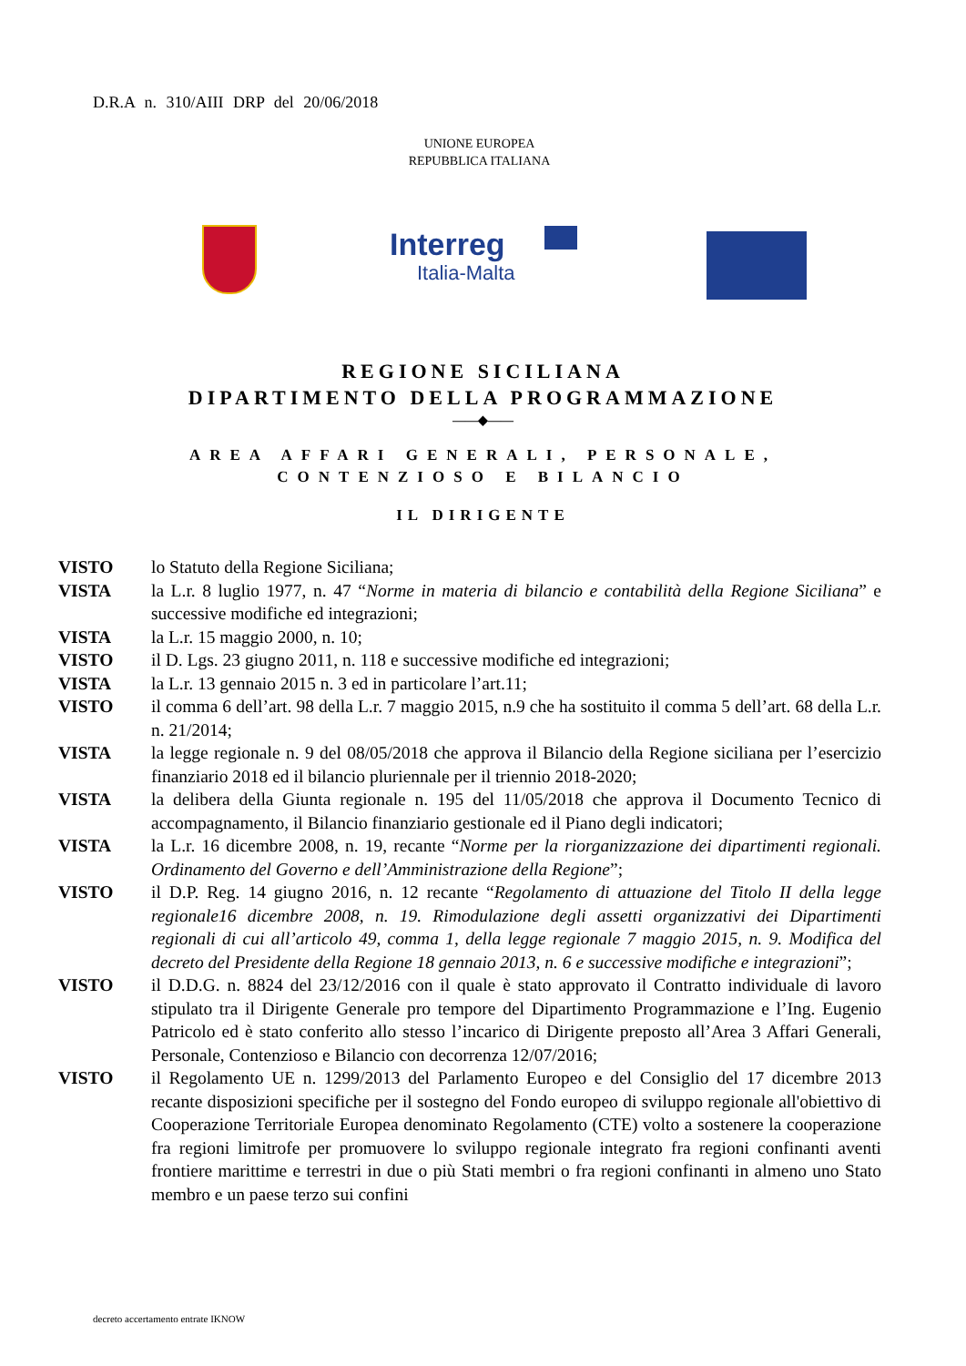D.R.A n. 310/AIII DRP del 20/06/2018
UNIONE EUROPEA
REPUBBLICA ITALIANA
Interreg
Italia-Malta
REGIONE SICILIANA
DIPARTIMENTO DELLA PROGRAMMAZIONE
——◆——
AREA AFFARI GENERALI, PERSONALE,
CONTENZIOSO E BILANCIO
IL DIRIGENTE
VISTO lo Statuto della Regione Siciliana;
VISTA la L.r. 8 luglio 1977, n. 47 “Norme in materia di bilancio e contabilità della Regione Siciliana” e successive modifiche ed integrazioni;
VISTA la L.r. 15 maggio 2000, n. 10;
VISTO il D. Lgs. 23 giugno 2011, n. 118 e successive modifiche ed integrazioni;
VISTA la L.r. 13 gennaio 2015 n. 3 ed in particolare l’art.11;
VISTO il comma 6 dell’art. 98 della L.r. 7 maggio 2015, n.9 che ha sostituito il comma 5 dell’art. 68 della L.r. n. 21/2014;
VISTA la legge regionale n. 9 del 08/05/2018 che approva il Bilancio della Regione siciliana per l’esercizio finanziario 2018 ed il bilancio pluriennale per il triennio 2018-2020;
VISTA la delibera della Giunta regionale n. 195 del 11/05/2018 che approva il Documento Tecnico di accompagnamento, il Bilancio finanziario gestionale ed il Piano degli indicatori;
VISTA la L.r. 16 dicembre 2008, n. 19, recante “Norme per la riorganizzazione dei dipartimenti regionali. Ordinamento del Governo e dell’Amministrazione della Regione”;
VISTO il D.P. Reg. 14 giugno 2016, n. 12 recante “Regolamento di attuazione del Titolo II della legge regionale16 dicembre 2008, n. 19. Rimodulazione degli assetti organizzativi dei Dipartimenti regionali di cui all’articolo 49, comma 1, della legge regionale 7 maggio 2015, n. 9. Modifica del decreto del Presidente della Regione 18 gennaio 2013, n. 6 e successive modifiche e integrazioni”;
VISTO il D.D.G. n. 8824 del 23/12/2016 con il quale è stato approvato il Contratto individuale di lavoro stipulato tra il Dirigente Generale pro tempore del Dipartimento Programmazione e l’Ing. Eugenio Patricolo ed è stato conferito allo stesso l’incarico di Dirigente preposto all’Area 3 Affari Generali, Personale, Contenzioso e Bilancio con decorrenza 12/07/2016;
VISTO il Regolamento UE n. 1299/2013 del Parlamento Europeo e del Consiglio del 17 dicembre 2013 recante disposizioni specifiche per il sostegno del Fondo europeo di sviluppo regionale all'obiettivo di Cooperazione Territoriale Europea denominato Regolamento (CTE) volto a sostenere la cooperazione fra regioni limitrofe per promuovere lo sviluppo regionale integrato fra regioni confinanti aventi frontiere marittime e terrestri in due o più Stati membri o fra regioni confinanti in almeno uno Stato membro e un paese terzo sui confini
decreto accertamento entrate IKNOW